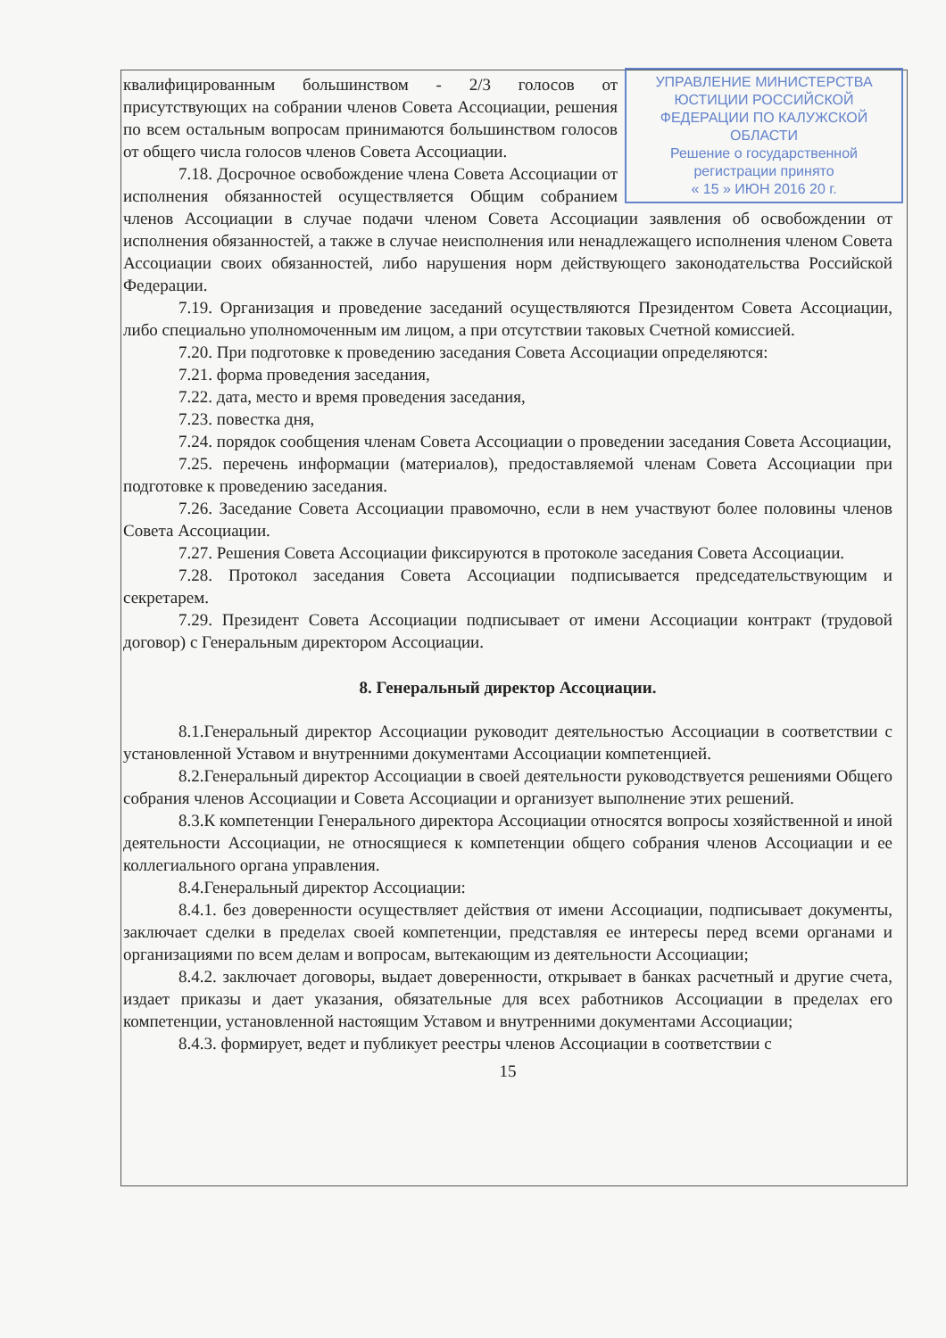УПРАВЛЕНИЕ МИНИСТЕРСТВА ЮСТИЦИИ РОССИЙСКОЙ ФЕДЕРАЦИИ ПО КАЛУЖСКОЙ ОБЛАСТИ
Решение о государственной регистрации принято
« 15 » ИЮН 2016 20 г.
квалифицированным большинством - 2/3 голосов от присутствующих на собрании членов Совета Ассоциации, решения по всем остальным вопросам принимаются большинством голосов от общего числа голосов членов Совета Ассоциации.
7.18. Досрочное освобождение члена Совета Ассоциации от исполнения обязанностей осуществляется Общим собранием членов Ассоциации в случае подачи членом Совета Ассоциации заявления об освобождении от исполнения обязанностей, а также в случае неисполнения или ненадлежащего исполнения членом Совета Ассоциации своих обязанностей, либо нарушения норм действующего законодательства Российской Федерации.
7.19. Организация и проведение заседаний осуществляются Президентом Совета Ассоциации, либо специально уполномоченным им лицом, а при отсутствии таковых Счетной комиссией.
7.20. При подготовке к проведению заседания Совета Ассоциации определяются:
7.21. форма проведения заседания,
7.22. дата, место и время проведения заседания,
7.23. повестка дня,
7.24. порядок сообщения членам Совета Ассоциации о проведении заседания Совета Ассоциации,
7.25. перечень информации (материалов), предоставляемой членам Совета Ассоциации при подготовке к проведению заседания.
7.26. Заседание Совета Ассоциации правомочно, если в нем участвуют более половины членов Совета Ассоциации.
7.27. Решения Совета Ассоциации фиксируются в протоколе заседания Совета Ассоциации.
7.28. Протокол заседания Совета Ассоциации подписывается председательствующим и секретарем.
7.29. Президент Совета Ассоциации подписывает от имени Ассоциации контракт (трудовой договор) с Генеральным директором Ассоциации.
8. Генеральный директор Ассоциации.
8.1.Генеральный директор Ассоциации руководит деятельностью Ассоциации в соответствии с установленной Уставом и внутренними документами Ассоциации компетенцией.
8.2.Генеральный директор Ассоциации в своей деятельности руководствуется решениями Общего собрания членов Ассоциации и Совета Ассоциации и организует выполнение этих решений.
8.3.К компетенции Генерального директора Ассоциации относятся вопросы хозяйственной и иной деятельности Ассоциации, не относящиеся к компетенции общего собрания членов Ассоциации и ее коллегиального органа управления.
8.4.Генеральный директор Ассоциации:
8.4.1. без доверенности осуществляет действия от имени Ассоциации, подписывает документы, заключает сделки в пределах своей компетенции, представляя ее интересы перед всеми органами и организациями по всем делам и вопросам, вытекающим из деятельности Ассоциации;
8.4.2. заключает договоры, выдает доверенности, открывает в банках расчетный и другие счета, издает приказы и дает указания, обязательные для всех работников Ассоциации в пределах его компетенции, установленной настоящим Уставом и внутренними документами Ассоциации;
8.4.3. формирует, ведет и публикует реестры членов Ассоциации в соответствии с
15